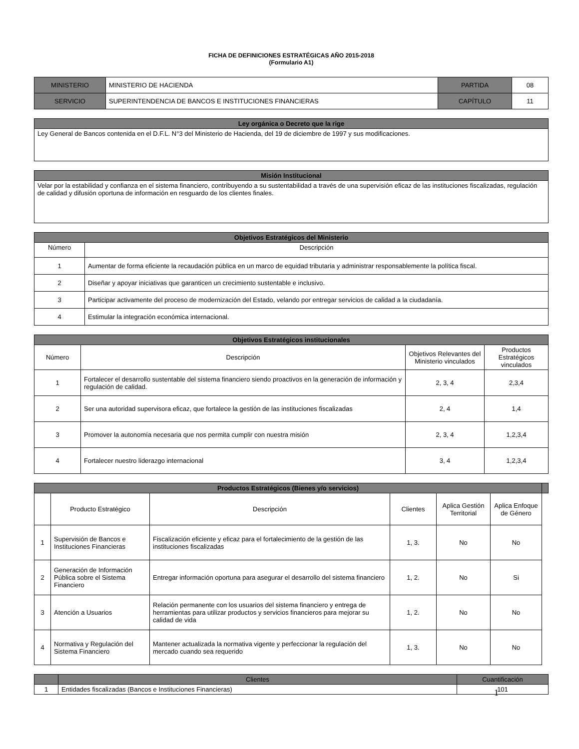FICHA DE DEFINICIONES ESTRATÉGICAS AÑO 2015-2018
(Formulario A1)
| MINISTERIO | MINISTERIO DE HACIENDA | PARTIDA | 08 |
| SERVICIO | SUPERINTENDENCIA DE BANCOS E INSTITUCIONES FINANCIERAS | CAPÍTULO | 11 |
| Ley orgánica o Decreto que la rige |
| --- |
| Ley General de Bancos contenida en el D.F.L. N°3 del Ministerio de Hacienda, del 19 de diciembre de 1997 y sus modificaciones. |
| Misión Institucional |
| --- |
| Velar por la estabilidad y confianza en el sistema financiero, contribuyendo a su sustentabilidad a través de una supervisión eficaz de las instituciones fiscalizadas, regulación de calidad y difusión oportuna de información en resguardo de los clientes finales. |
| Objetivos Estratégicos del Ministerio | |
| --- | --- |
| Número | Descripción |
| 1 | Aumentar de forma eficiente la recaudación pública en un marco de equidad tributaria y administrar responsablemente la política fiscal. |
| 2 | Diseñar y apoyar iniciativas que garanticen un crecimiento sustentable e inclusivo. |
| 3 | Participar activamente del proceso de modernización del Estado, velando por entregar servicios de calidad a la ciudadanía. |
| 4 | Estimular la integración económica internacional. |
| Objetivos Estratégicos institucionales | | | |
| --- | --- | --- | --- |
| Número | Descripción | Objetivos Relevantes del Ministerio vinculados | Productos Estratégicos vinculados |
| 1 | Fortalecer el desarrollo sustentable del sistema financiero siendo proactivos en la generación de información y regulación de calidad. | 2, 3, 4 | 2,3,4 |
| 2 | Ser una autoridad supervisora eficaz, que fortalece la gestión de las instituciones fiscalizadas | 2, 4 | 1,4 |
| 3 | Promover la autonomía necesaria que nos permita cumplir con nuestra misión | 2, 3, 4 | 1,2,3,4 |
| 4 | Fortalecer nuestro liderazgo internacional | 3, 4 | 1,2,3,4 |
| Productos Estratégicos (Bienes y/o servicios) | | | | | | |
| --- | --- | --- | --- | --- | --- | --- |
| | Producto Estratégico | Descripción | Clientes | Aplica Gestión Territorial | Aplica Enfoque de Género | |
| 1 | Supervisión de Bancos e Instituciones Financieras | Fiscalización eficiente y eficaz para el fortalecimiento de la gestión de las instituciones fiscalizadas | 1, 3. | No | No | |
| 2 | Generación de Información Pública sobre el Sistema Financiero | Entregar información oportuna para asegurar el desarrollo del sistema financiero | 1, 2. | No | Si | |
| 3 | Atención a Usuarios | Relación permanente con los usuarios del sistema financiero y entrega de herramientas para utilizar productos y servicios financieros para mejorar su calidad de vida | 1, 2. | No | No | |
| 4 | Normativa y Regulación del Sistema Financiero | Mantener actualizada la normativa vigente y perfeccionar la regulación del mercado cuando sea requerido | 1, 3. | No | No | |
| | Clientes | Cuantificación |
| --- | --- | --- |
| 1 | Entidades fiscalizadas (Bancos e Instituciones Financieras) | 101 |
1